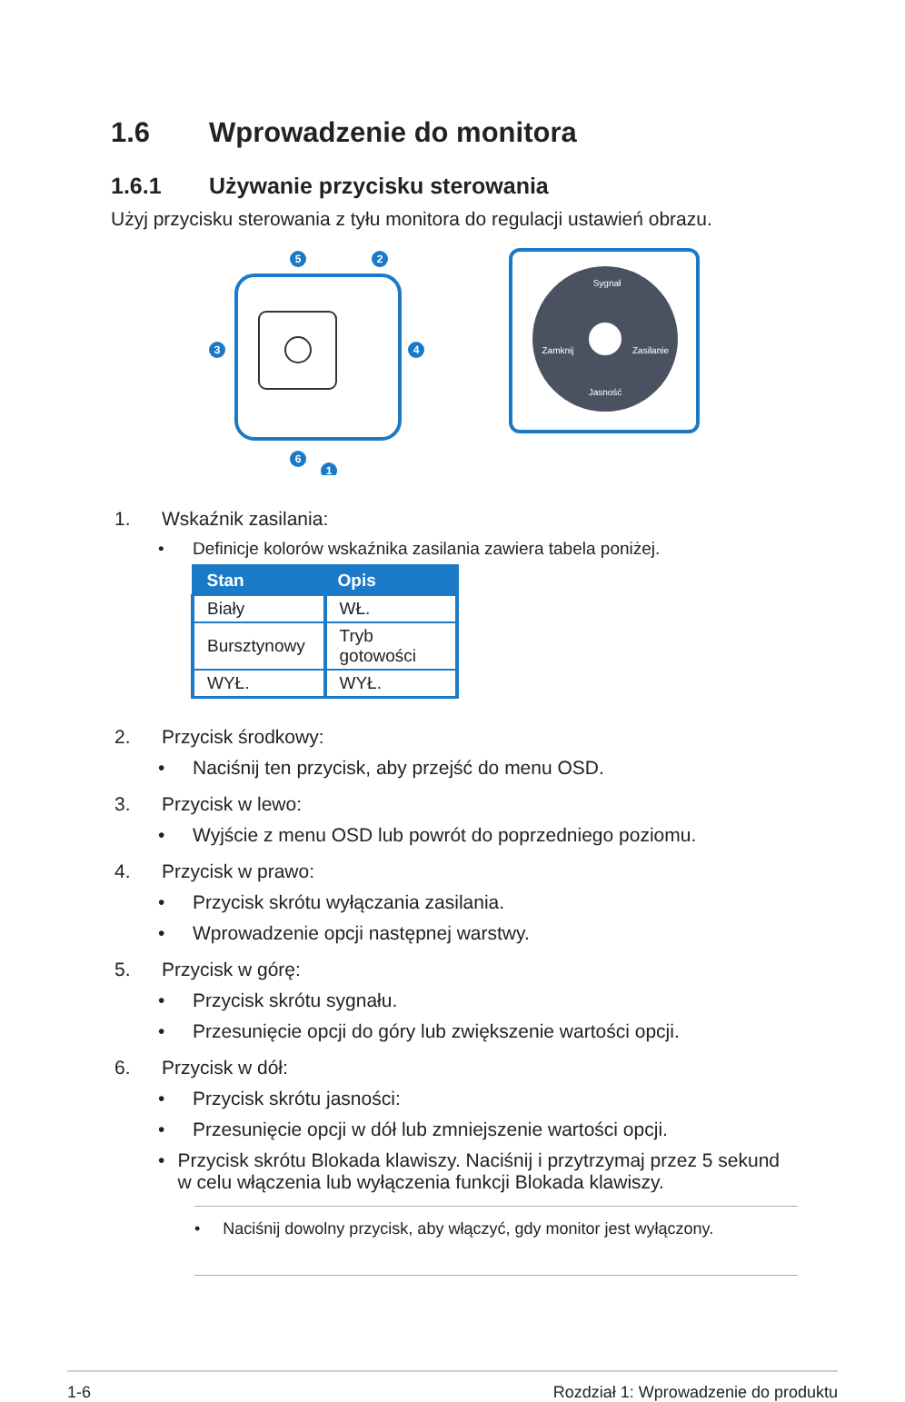1.6 Wprowadzenie do monitora
1.6.1 Używanie przycisku sterowania
Użyj przycisku sterowania z tyłu monitora do regulacji ustawień obrazu.
5
2
3
4
6
1
Sygnał
Zamknij
Zasilanie
Jasność
1. Wskaźnik zasilania:
• Definicje kolorów wskaźnika zasilania zawiera tabela poniżej.
| Stan | Opis |
| --- | --- |
| Biały | WŁ. |
| Bursztynowy | Tryb gotowości |
| WYŁ. | WYŁ. |
2. Przycisk środkowy:
• Naciśnij ten przycisk, aby przejść do menu OSD.
3. Przycisk w lewo:
• Wyjście z menu OSD lub powrót do poprzedniego poziomu.
4. Przycisk w prawo:
• Przycisk skrótu wyłączania zasilania.
• Wprowadzenie opcji następnej warstwy.
5. Przycisk w górę:
• Przycisk skrótu sygnału.
• Przesunięcie opcji do góry lub zwiększenie wartości opcji.
6. Przycisk w dół:
• Przycisk skrótu jasności:
• Przesunięcie opcji w dół lub zmniejszenie wartości opcji.
• Przycisk skrótu Blokada klawiszy. Naciśnij i przytrzymaj przez 5 sekund w celu włączenia lub wyłączenia funkcji Blokada klawiszy.
• Naciśnij dowolny przycisk, aby włączyć, gdy monitor jest wyłączony.
1-6 Rozdział 1: Wprowadzenie do produktu